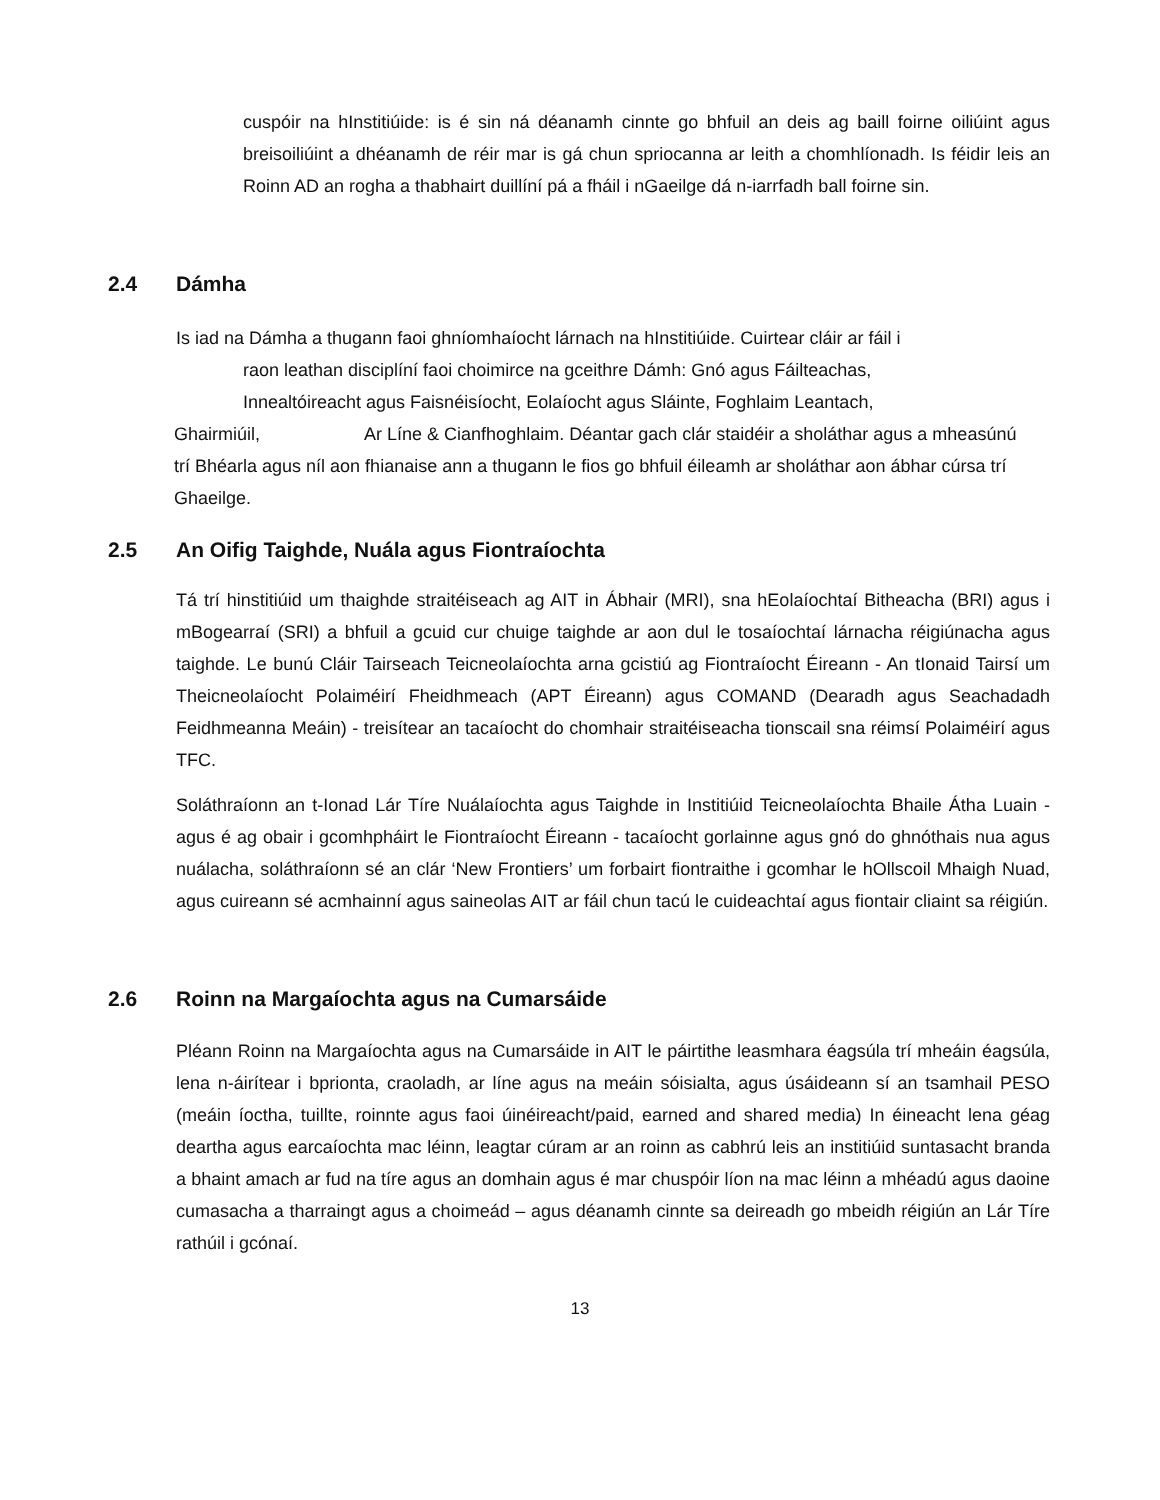cuspóir na hInstitiúide: is é sin ná déanamh cinnte go bhfuil an deis ag baill foirne oiliúint agus breisoiliúint a dhéanamh de réir mar is gá chun spriocanna ar leith a chomhlíonadh. Is féidir leis an Roinn AD an rogha a thabhairt duillíní pá a fháil i nGaeilge dá n-iarrfadh ball foirne sin.
2.4 Dámha
Is iad na Dámha a thugann faoi ghníomhaíocht lárnach na hInstitiúide. Cuirtear cláir ar fáil i
raon leathan disciplíní faoi choimirce na gceithre Dámh: Gnó agus Fáilteachas,
Innealtóireacht agus Faisnéisíocht, Eolaíocht agus Sláinte, Foghlaim Leantach,
Ghairmiúil, Ar Líne & Cianfhoghlaim. Déantar gach clár staidéir a sholáthar agus a mheasúnú trí Bhéarla agus níl aon fhianaise ann a thugann le fios go bhfuil éileamh ar sholáthar aon ábhar cúrsa trí Ghaeilge.
2.5 An Oifig Taighde, Nuála agus Fiontraíochta
Tá trí hinstitiúid um thaighde straitéiseach ag AIT in Ábhair (MRI), sna hEolaíochtaí Bitheacha (BRI) agus i mBogearraí (SRI) a bhfuil a gcuid cur chuige taighde ar aon dul le tosaíochtaí lárnacha réigiúnacha agus taighde. Le bunú Cláir Tairseach Teicneolaíochta arna gcistiú ag Fiontraíocht Éireann - An tIonaid Tairsí um Theicneolaíocht Polaiméirí Fheidhmeach (APT Éireann) agus COMAND (Dearadh agus Seachadadh Feidhmeanna Meáin) - treisítear an tacaíocht do chomhair straitéiseacha tionscail sna réimsí Polaiméirí agus TFC.
Soláthraíonn an t-Ionad Lár Tíre Nuálaíochta agus Taighde in Institiúid Teicneolaíochta Bhaile Átha Luain - agus é ag obair i gcomhpháirt le Fiontraíocht Éireann - tacaíocht gorlainne agus gnó do ghnóthais nua agus nuálacha, soláthraíonn sé an clár ‘New Frontiers’ um forbairt fiontraithe i gcomhar le hOllscoil Mhaigh Nuad, agus cuireann sé acmhainní agus saineolas AIT ar fáil chun tacú le cuideachtaí agus fiontair cliaint sa réigiún.
2.6 Roinn na Margaíochta agus na Cumarsáide
Pléann Roinn na Margaíochta agus na Cumarsáide in AIT le páirtithe leasmhara éagsúla trí mheáin éagsúla, lena n-áirítear i bprionta, craoladh, ar líne agus na meáin sóisialta, agus úsáideann sí an tsamhail PESO (meáin íoctha, tuillte, roinnte agus faoi úinéireacht/paid, earned and shared media) In éineacht lena géag deartha agus earcaíochta mac léinn, leagtar cúram ar an roinn as cabhrú leis an institiúid suntasacht branda a bhaint amach ar fud na tíre agus an domhain agus é mar chuspóir líon na mac léinn a mhéadú agus daoine cumasacha a tharraingt agus a choimeád – agus déanamh cinnte sa deireadh go mbeidh réigiún an Lár Tíre rathúil i gcónaí.
13